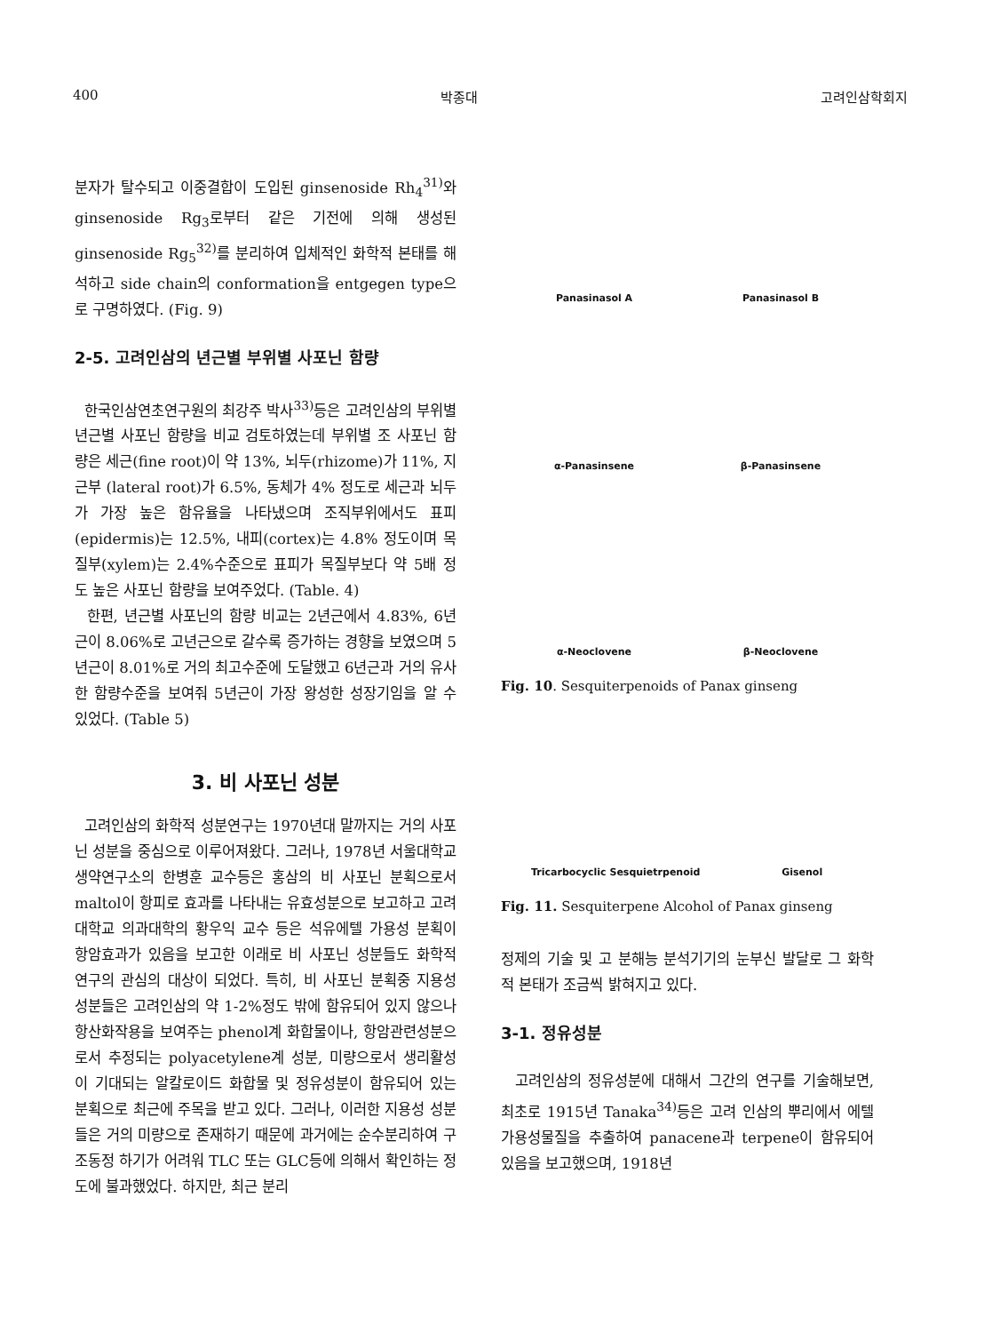400 박종대 고려인삼학회지
분자가 탈수되고 이중결합이 도입된 ginsenoside Rh<sub>4</sub><sup>31)</sup>와 ginsenoside Rg<sub>3</sub>로부터 같은 기전에 의해 생성된 ginsenoside Rg<sub>5</sub><sup>32)</sup>를 분리하여 입체적인 화학적 본태를 해석하고 side chain의 conformation을 entgegen type으로 구명하였다. (Fig. 9)
2-5. 고려인삼의 년근별 부위별 사포닌 함량
한국인삼연초연구원의 최강주 박사<sup>33)</sup>등은 고려인삼의 부위별 년근별 사포닌 함량을 비교 검토하였는데 부위별 조 사포닌 함량은 세근(fine root)이 약 13%, 뇌두(rhizome)가 11%, 지근부 (lateral root)가 6.5%, 동체가 4% 정도로 세근과 뇌두가 가장 높은 함유율을 나타냈으며 조직부위에서도 표피(epidermis)는 12.5%, 내피(cortex)는 4.8% 정도이며 목질부(xylem)는 2.4%수준으로 표피가 목질부보다 약 5배 정도 높은 사포닌 함량을 보여주었다. (Table. 4)
한편, 년근별 사포닌의 함량 비교는 2년근에서 4.83%, 6년근이 8.06%로 고년근으로 갈수록 증가하는 경향을 보였으며 5년근이 8.01%로 거의 최고수준에 도달했고 6년근과 거의 유사한 함량수준을 보여줘 5년근이 가장 왕성한 성장기임을 알 수 있었다. (Table 5)
3. 비 사포닌 성분
고려인삼의 화학적 성분연구는 1970년대 말까지는 거의 사포닌 성분을 중심으로 이루어져왔다. 그러나, 1978년 서울대학교 생약연구소의 한병훈 교수등은 홍삼의 비 사포닌 분획으로서 maltol이 항피로 효과를 나타내는 유효성분으로 보고하고 고려대학교 의과대학의 황우익 교수 등은 석유에텔 가용성 분획이 항암효과가 있음을 보고한 이래로 비 사포닌 성분들도 화학적 연구의 관심의 대상이 되었다. 특히, 비 사포닌 분획중 지용성 성분들은 고려인삼의 약 1-2%정도 밖에 함유되어 있지 않으나 항산화작용을 보여주는 phenol계 화합물이나, 항암관련성분으로서 추정되는 polyacetylene계 성분, 미량으로서 생리활성이 기대되는 알칼로이드 화합물 및 정유성분이 함유되어 있는 분획으로 최근에 주목을 받고 있다. 그러나, 이러한 지용성 성분들은 거의 미량으로 존재하기 때문에 과거에는 순수분리하여 구조동정 하기가 어려워 TLC 또는 GLC등에 의해서 확인하는 정도에 불과했었다. 하지만, 최근 분리
Panasinasol A
Panasinasol B
α-Panasinsene
β-Panasinsene
α-Neoclovene
β-Neoclovene
Fig. 10. Sesquiterpenoids of Panax ginseng
Tricarbocyclic Sesquietrpenoid
Gisenol
Fig. 11. Sesquiterpene Alcohol of Panax ginseng
정제의 기술 및 고 분해능 분석기기의 눈부신 발달로 그 화학적 본태가 조금씩 밝혀지고 있다.
3-1. 정유성분
고려인삼의 정유성분에 대해서 그간의 연구를 기술해보면, 최초로 1915년 Tanaka<sup>34)</sup>등은 고려 인삼의 뿌리에서 에텔가용성물질을 추출하여 panacene과 terpene이 함유되어 있음을 보고했으며, 1918년